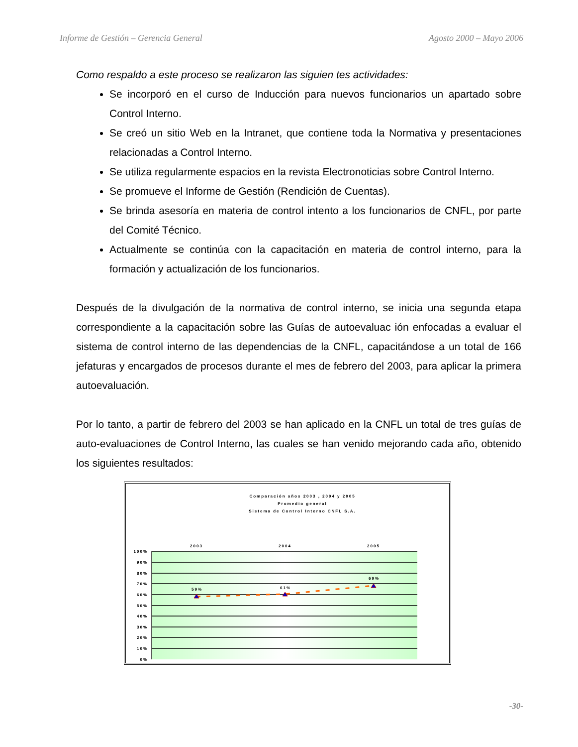Informe de Gestión – Gerencia General Agosto 2000 – Mayo 2006
Como respaldo a este proceso se realizaron las siguien tes actividades:
Se incorporó en el curso de Inducción para nuevos funcionarios un apartado sobre Control Interno.
Se creó un sitio Web en la Intranet, que contiene toda la Normativa y presentaciones relacionadas a Control Interno.
Se utiliza regularmente espacios en la revista Electronoticias sobre Control Interno.
Se promueve el Informe de Gestión (Rendición de Cuentas).
Se brinda asesoría en materia de control intento a los funcionarios de CNFL, por parte del Comité Técnico.
Actualmente se continúa con la capacitación en materia de control interno, para la formación y actualización de los funcionarios.
Después de la divulgación de la normativa de control interno, se inicia una segunda etapa correspondiente a la capacitación sobre las Guías de autoevaluac ión enfocadas a evaluar el sistema de control interno de las dependencias de la CNFL, capacitándose a un total de 166 jefaturas y encargados de procesos durante el mes de febrero del 2003, para aplicar la primera autoevaluación.
Por lo tanto, a partir de febrero del 2003 se han aplicado en la CNFL un total de tres guías de auto-evaluaciones de Control Interno, las cuales se han venido mejorando cada año, obtenido los siguientes resultados:
Comparación años 2003 , 2004 y 2005
Promedio general
Sistema de Control Interno CNFL S.A.
2003
2004
2005
100%
90%
80%
70%
60%
50%
40%
30%
20%
10%
0%
59%
61%
69%
-30-